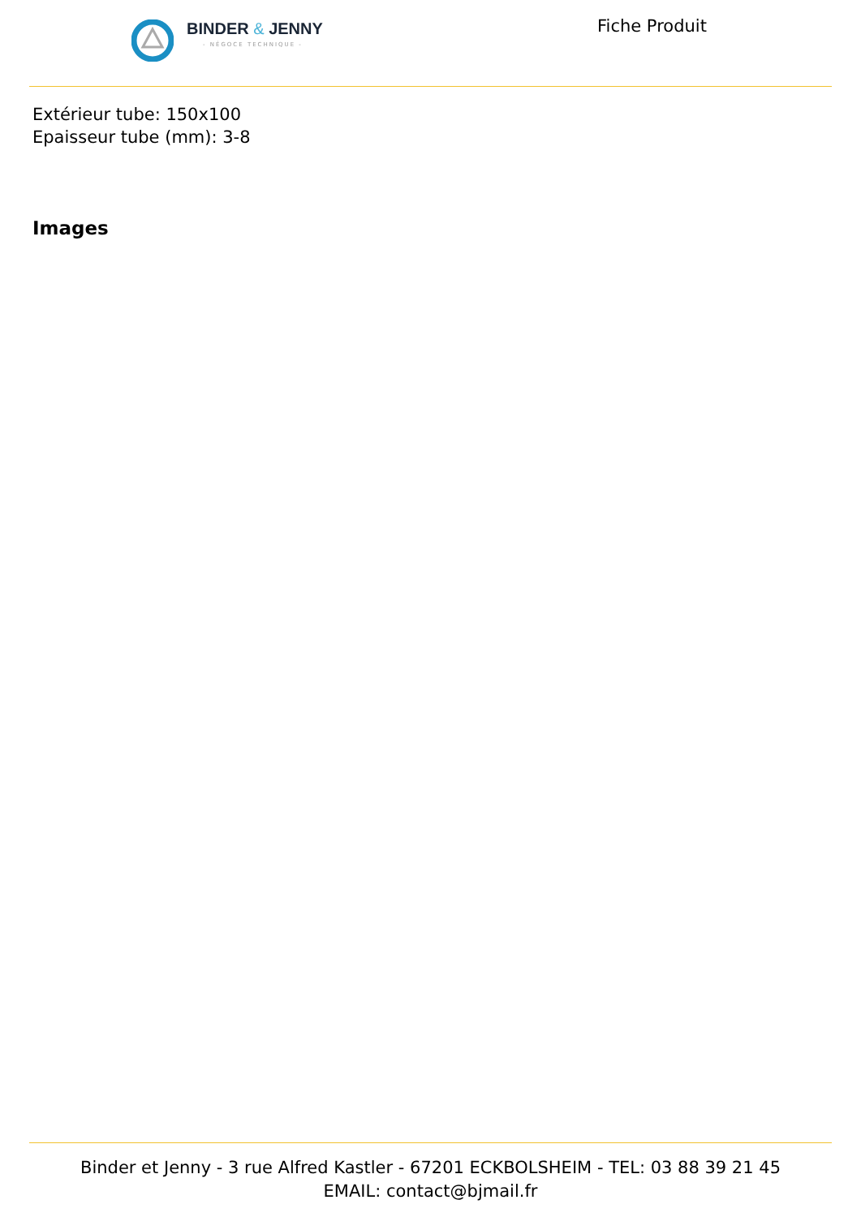BINDER & JENNY
- NÉGOCE TECHNIQUE -
Fiche Produit
Extérieur tube: 150x100
Epaisseur tube (mm): 3-8
Images
Binder et Jenny - 3 rue Alfred Kastler - 67201 ECKBOLSHEIM - TEL: 03 88 39 21 45
EMAIL: contact@bjmail.fr